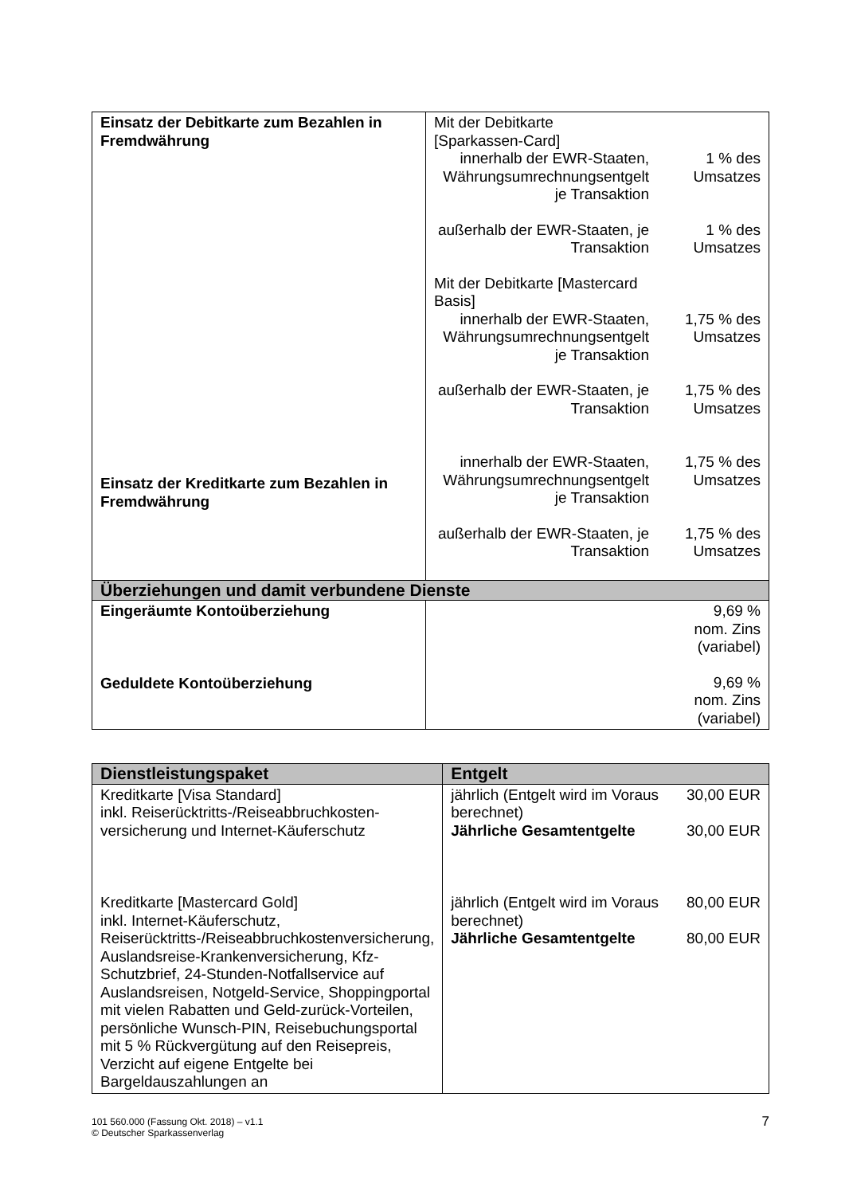| Einsatz der Debitkarte zum Bezahlen in Fremdwährung Einsatz der Kreditkarte zum Bezahlen in Fremdwährung | Mit der Debitkarte [Sparkassen-Card] innerhalb der EWR-Staaten, Währungsumrechnungsentgelt je Transaktion 1 % des Umsatzes außerhalb der EWR-Staaten, je Transaktion 1 % des Umsatzes Mit der Debitkarte [Mastercard Basis] innerhalb der EWR-Staaten, Währungsumrechnungsentgelt je Transaktion 1,75 % des Umsatzes außerhalb der EWR-Staaten, je Transaktion 1,75 % des Umsatzes innerhalb der EWR-Staaten, Währungsumrechnungsentgelt je Transaktion 1,75 % des Umsatzes außerhalb der EWR-Staaten, je Transaktion 1,75 % des Umsatzes |
| Überziehungen und damit verbundene Dienste | |
| Eingeräumte Kontoüberziehung Geduldete Kontoüberziehung | 9,69 % nom. Zins (variabel) 9,69 % nom. Zins (variabel) |
| Dienstleistungspaket | Entgelt |
| Kreditkarte [Visa Standard] inkl. Reiserücktritts-/Reiseabbruchkosten-versicherung und Internet-Käuferschutz Kreditkarte [Mastercard Gold] inkl. Internet-Käuferschutz, Reiserücktritts-/Reiseabbruchkostenversicherung, Auslandsreise-Krankenversicherung, Kfz-Schutzbrief, 24-Stunden-Notfallservice auf Auslandsreisen, Notgeld-Service, Shoppingportal mit vielen Rabatten und Geld-zurück-Vorteilen, persönliche Wunsch-PIN, Reisebuchungsportal mit 5 % Rückvergütung auf den Reisepreis, Verzicht auf eigene Entgelte bei Bargeldauszahlungen an | jährlich (Entgelt wird im Voraus berechnet) 30,00 EUR Jährliche Gesamtentgelte 30,00 EUR jährlich (Entgelt wird im Voraus berechnet) 80,00 EUR Jährliche Gesamtentgelte 80,00 EUR |
101 560.000 (Fassung Okt. 2018) – v1.1
© Deutscher Sparkassenverlag 7